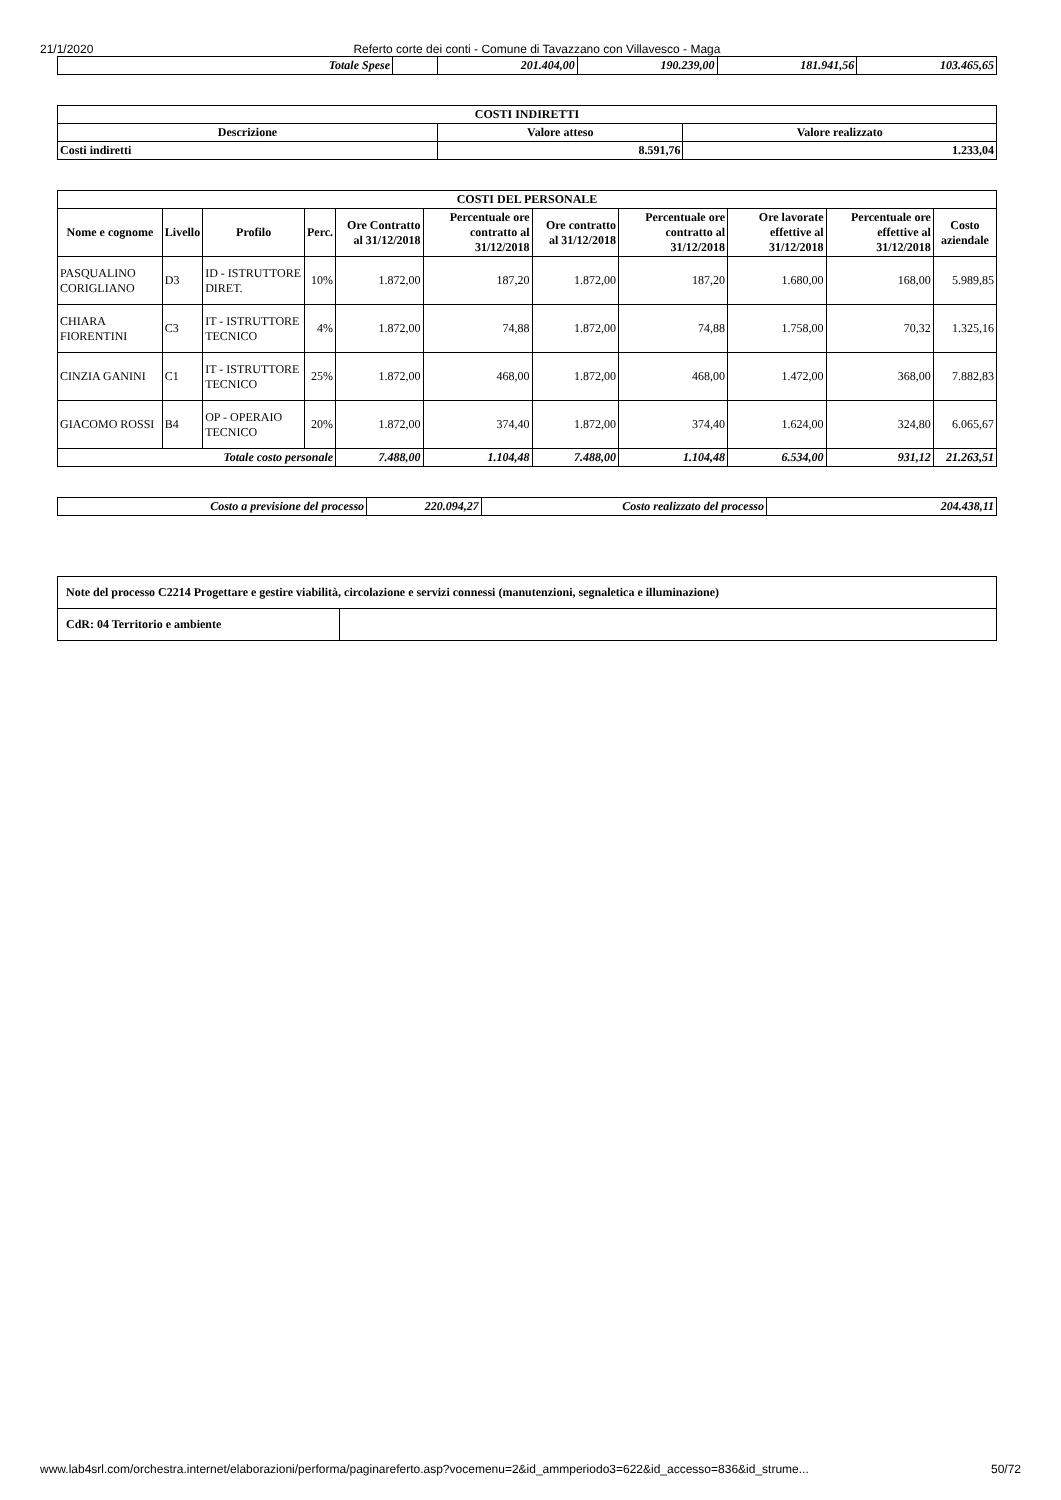21/1/2020 Referto corte dei conti - Comune di Tavazzano con Villavesco - Maga
| Totale Spese | | 201.404,00 | 190.239,00 | 181.941,56 | 103.465,65 |
| COSTI INDIRETTI | | |
| --- | --- | --- |
| Descrizione | Valore atteso | Valore realizzato |
| Costi indiretti | 8.591,76 | 1.233,04 |
| COSTI DEL PERSONALE | | | | | | | | | | |
| --- | --- | --- | --- | --- | --- | --- | --- | --- | --- | --- |
| Nome e cognome | Livello | Profilo | Perc. | Ore Contratto al 31/12/2018 | Percentuale ore contratto al 31/12/2018 | Ore contratto al 31/12/2018 | Percentuale ore contratto al 31/12/2018 | Ore lavorate effettive al 31/12/2018 | Percentuale ore effettive al 31/12/2018 | Costo aziendale |
| PASQUALINO CORIGLIANO | D3 | ID - ISTRUTTORE DIRET. | 10% | 1.872,00 | 187,20 | 1.872,00 | 187,20 | 1.680,00 | 168,00 | 5.989,85 |
| CHIARA FIORENTINI | C3 | IT - ISTRUTTORE TECNICO | 4% | 1.872,00 | 74,88 | 1.872,00 | 74,88 | 1.758,00 | 70,32 | 1.325,16 |
| CINZIA GANINI | C1 | IT - ISTRUTTORE TECNICO | 25% | 1.872,00 | 468,00 | 1.872,00 | 468,00 | 1.472,00 | 368,00 | 7.882,83 |
| GIACOMO ROSSI | B4 | OP - OPERAIO TECNICO | 20% | 1.872,00 | 374,40 | 1.872,00 | 374,40 | 1.624,00 | 324,80 | 6.065,67 |
| Totale costo personale | | | | 7.488,00 | 1.104,48 | 7.488,00 | 1.104,48 | 6.534,00 | 931,12 | 21.263,51 |
| Costo a previsione del processo | 220.094,27 | Costo realizzato del processo | 204.438,11 |
| Note del processo C2214 Progettare e gestire viabilità, circolazione e servizi connessi (manutenzioni, segnaletica e illuminazione) | |
| CdR: 04 Territorio e ambiente | |
www.lab4srl.com/orchestra.internet/elaborazioni/performa/paginareferto.asp?vocemenu=2&id_ammperiodo3=622&id_accesso=836&id_strume... 50/72